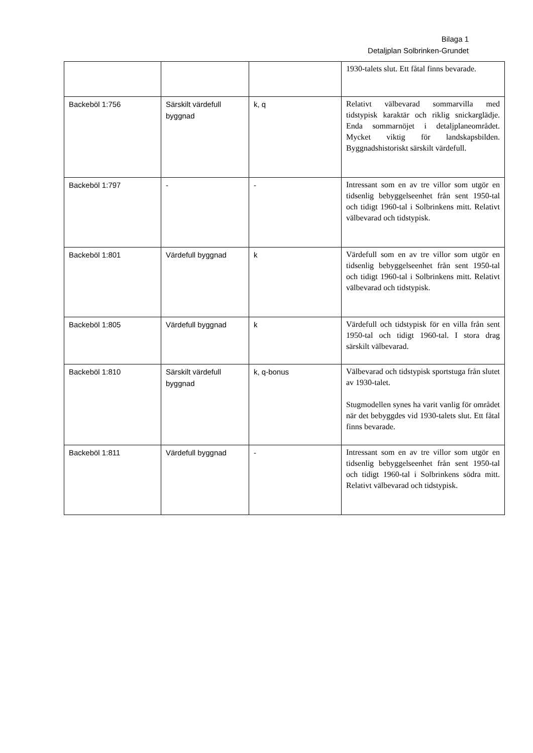Bilaga 1
Detaljplan Solbrinken-Grundet
| | | | 1930-talets slut. Ett fåtal finns bevarade. |
| Backeböl 1:756 | Särskilt värdefull byggnad | k, q | Relativt välbevarad sommarvilla med tidstypisk karaktär och riklig snickarglädje. Enda sommarnöjet i detaljplaneområdet. Mycket viktig för landskapsbilden. Byggnadshistoriskt särskilt värdefull. |
| Backeböl 1:797 | - | - | Intressant som en av tre villor som utgör en tidsenlig bebyggelseenhet från sent 1950-tal och tidigt 1960-tal i Solbrinkens mitt. Relativt välbevarad och tidstypisk. |
| Backeböl 1:801 | Värdefull byggnad | k | Värdefull som en av tre villor som utgör en tidsenlig bebyggelseenhet från sent 1950-tal och tidigt 1960-tal i Solbrinkens mitt. Relativt välbevarad och tidstypisk. |
| Backeböl 1:805 | Värdefull byggnad | k | Värdefull och tidstypisk för en villa från sent 1950-tal och tidigt 1960-tal. I stora drag särskilt välbevarad. |
| Backeböl 1:810 | Särskilt värdefull byggnad | k, q-bonus | Välbevarad och tidstypisk sportstuga från slutet av 1930-talet. Stugmodellen synes ha varit vanlig för området när det bebyggdes vid 1930-talets slut. Ett fåtal finns bevarade. |
| Backeböl 1:811 | Värdefull byggnad | - | Intressant som en av tre villor som utgör en tidsenlig bebyggelseenhet från sent 1950-tal och tidigt 1960-tal i Solbrinkens södra mitt. Relativt välbevarad och tidstypisk. |